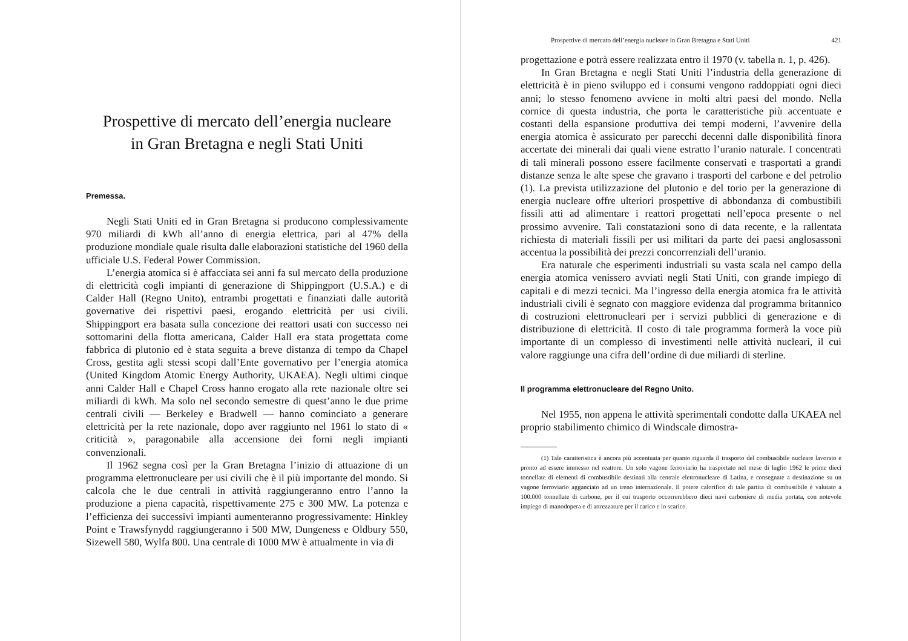Prospettive di mercato dell’energia nucleare
in Gran Bretagna e negli Stati Uniti
Premessa.
Negli Stati Uniti ed in Gran Bretagna si producono complessivamente 970 miliardi di kWh all’anno di energia elettrica, pari al 47% della produzione mondiale quale risulta dalle elaborazioni statistiche del 1960 della ufficiale U.S. Federal Power Commission.
L’energia atomica si è affacciata sei anni fa sul mercato della produzione di elettricità cogli impianti di generazione di Shippingport (U.S.A.) e di Calder Hall (Regno Unito), entrambi progettati e finanziati dalle autorità governative dei rispettivi paesi, erogando elettricità per usi civili. Shippingport era basata sulla concezione dei reattori usati con successo nei sottomarini della flotta americana, Calder Hall era stata progettata come fabbrica di plutonio ed è stata seguita a breve distanza di tempo da Chapel Cross, gestita agli stessi scopi dall’Ente governativo per l’energia atomica (United Kingdom Atomic Energy Authority, UKAEA). Negli ultimi cinque anni Calder Hall e Chapel Cross hanno erogato alla rete nazionale oltre sei miliardi di kWh. Ma solo nel secondo semestre di quest’anno le due prime centrali civili — Berkeley e Bradwell — hanno cominciato a generare elettricità per la rete nazionale, dopo aver raggiunto nel 1961 lo stato di « criticità », paragonabile alla accensione dei forni negli impianti convenzionali.
Il 1962 segna così per la Gran Bretagna l’inizio di attuazione di un programma elettronucleare per usi civili che è il più importante del mondo. Si calcola che le due centrali in attività raggiungeranno entro l’anno la produzione a piena capacità, rispettivamente 275 e 300 MW. La potenza e l’efficienza dei successivi impianti aumenteranno progressivamente: Hinkley Point e Trawsfynydd raggiungeranno i 500 MW, Dungeness e Oldbury 550, Sizewell 580, Wylfa 800. Una centrale di 1000 MW è attualmente in via di
Prospettive di mercato dell’energia nucleare in Gran Bretagna e Stati Uniti 421
progettazione e potrà essere realizzata entro il 1970 (v. tabella n. 1, p. 426).
In Gran Bretagna e negli Stati Uniti l’industria della generazione di elettricità è in pieno sviluppo ed i consumi vengono raddoppiati ogni dieci anni; lo stesso fenomeno avviene in molti altri paesi del mondo. Nella cornice di questa industria, che porta le caratteristiche più accentuate e costanti della espansione produttiva dei tempi moderni, l’avvenire della energia atomica è assicurato per parecchi decenni dalle disponibilità finora accertate dei minerali dai quali viene estratto l’uranio naturale. I concentrati di tali minerali possono essere facilmente conservati e trasportati a grandi distanze senza le alte spese che gravano i trasporti del carbone e del petrolio (1). La prevista utilizzazione del plutonio e del torio per la generazione di energia nucleare offre ulteriori prospettive di abbondanza di combustibili fissili atti ad alimentare i reattori progettati nell’epoca presente o nel prossimo avvenire. Tali constatazioni sono di data recente, e la rallentata richiesta di materiali fissili per usi militari da parte dei paesi anglosassoni accentua la possibilità dei prezzi concorrenziali dell’uranio.
Era naturale che esperimenti industriali su vasta scala nel campo della energia atomica venissero avviati negli Stati Uniti, con grande impiego di capitali e di mezzi tecnici. Ma l’ingresso della energia atomica fra le attività industriali civili è segnato con maggiore evidenza dal programma britannico di costruzioni elettronucleari per i servizi pubblici di generazione e di distribuzione di elettricità. Il costo di tale programma formerà la voce più importante di un complesso di investimenti nelle attività nucleari, il cui valore raggiunge una cifra dell’ordine di due miliardi di sterline.
Il programma elettronucleare del Regno Unito.
Nel 1955, non appena le attività sperimentali condotte dalla UKAEA nel proprio stabilimento chimico di Windscale dimostra-
(1) Tale caratteristica è ancora più accentuata per quanto riguarda il trasporto del combustibile nucleare lavorato e pronto ad essere immesso nel reattore. Un solo vagone ferroviario ha trasportato nel mese di luglio 1962 le prime dieci tonnellate di elementi di combustibile destinati alla centrale elettronucleare di Latina, e consegnate a destinazione su un vagone ferroviario agganciato ad un treno internazionale. Il potere calorifico di tale partita di combustibile è valutato a 100.000 tonnellate di carbone, per il cui trasporto occorrerebbero dieci navi carboniere di media portata, con notevole impiego di manodopera e di attrezzature per il carico e lo scarico.